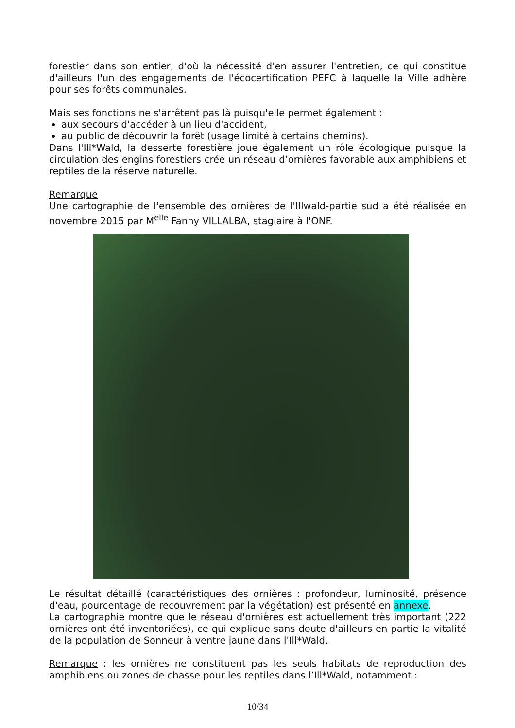forestier dans son entier, d'où la nécessité d'en assurer l'entretien, ce qui constitue d'ailleurs l'un des engagements de l'écocertification PEFC à laquelle la Ville adhère pour ses forêts communales.
Mais ses fonctions ne s'arrêtent pas là puisqu'elle permet également :
aux secours d'accéder à un lieu d'accident,
au public de découvrir la forêt (usage limité à certains chemins).
Dans l'Ill*Wald, la desserte forestière joue également un rôle écologique puisque la circulation des engins forestiers crée un réseau d’ornières favorable aux amphibiens et reptiles de la réserve naturelle.
Remarque
Une cartographie de l'ensemble des ornières de l'Illwald-partie sud a été réalisée en novembre 2015 par M<sup>elle</sup> Fanny VILLALBA, stagiaire à l'ONF.
Le résultat détaillé (caractéristiques des ornières : profondeur, luminosité, présence d'eau, pourcentage de recouvrement par la végétation) est présenté en annexe.
La cartographie montre que le réseau d'ornières est actuellement très important (222 ornières ont été inventoriées), ce qui explique sans doute d'ailleurs en partie la vitalité de la population de Sonneur à ventre jaune dans l'Ill*Wald.
Remarque : les ornières ne constituent pas les seuls habitats de reproduction des amphibiens ou zones de chasse pour les reptiles dans l’Ill*Wald, notamment :
10/34